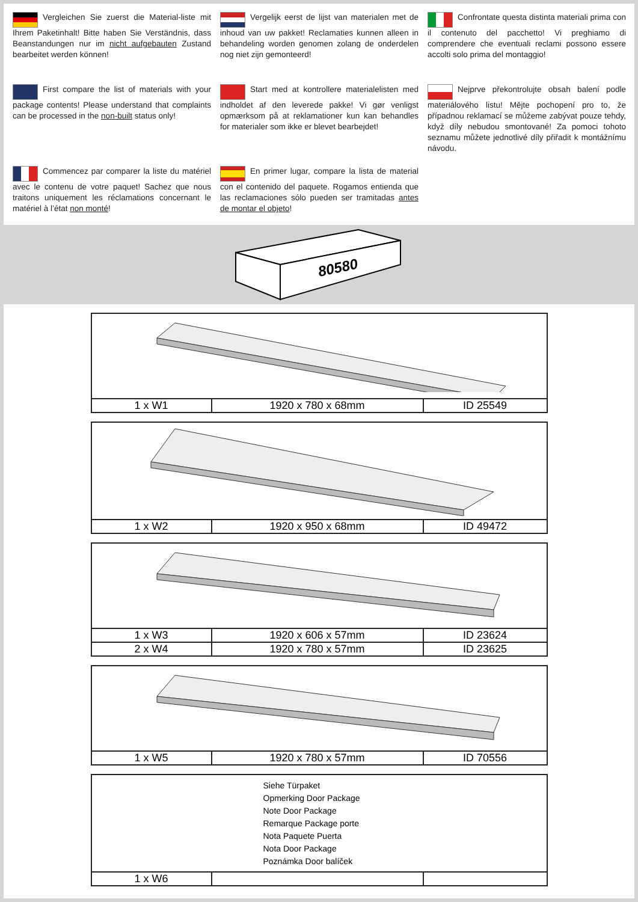Vergleichen Sie zuerst die Material-liste mit Ihrem Paketinhalt! Bitte haben Sie Verständnis, dass Beanstandungen nur im nicht aufgebauten Zustand bearbeitet werden können!
Vergelijk eerst de lijst van materialen met de inhoud van uw pakket! Reclamaties kunnen alleen in behandeling worden genomen zolang de onderdelen nog niet zijn gemonteerd!
Confrontate questa distinta materiali prima con il contenuto del pacchetto! Vi preghiamo di comprendere che eventuali reclami possono essere accolti solo prima del montaggio!
First compare the list of materials with your package contents! Please understand that complaints can be processed in the non-built status only!
Start med at kontrollere materialelisten med indholdet af den leverede pakke! Vi gør venligst opmærksom på at reklamationer kun kan behandles for materialer som ikke er blevet bearbejdet!
Nejprve překontrolujte obsah balení podle materiálového listu! Mějte pochopení pro to, že případnou reklamací se můžeme zabývat pouze tehdy, když díly nebudou smontované! Za pomoci tohoto seznamu můžete jednotlivé díly přiřadit k montážnímu návodu.
Commencez par comparer la liste du matériel avec le contenu de votre paquet! Sachez que nous traitons uniquement les réclamations concernant le matériel à l’état non monté!
En primer lugar, compare la lista de material con el contenido del paquete. Rogamos entienda que las reclamaciones sólo pueden ser tramitadas antes de montar el objeto!
80580
| 1 x W1 | 1920 x 780 x 68mm | ID 25549 |
| 1 x W2 | 1920 x 950 x 68mm | ID 49472 |
| 1 x W3 | 1920 x 606 x 57mm | ID 23624 |
| 2 x W4 | 1920 x 780 x 57mm | ID 23625 |
| 1 x W5 | 1920 x 780 x 57mm | ID 70556 |
Siehe Türpaket
Opmerking Door Package
Note Door Package
Remarque Package porte
Nota Paquete Puerta
Nota Door Package
Poznámka Door balíček
| 1 x W6 | | |